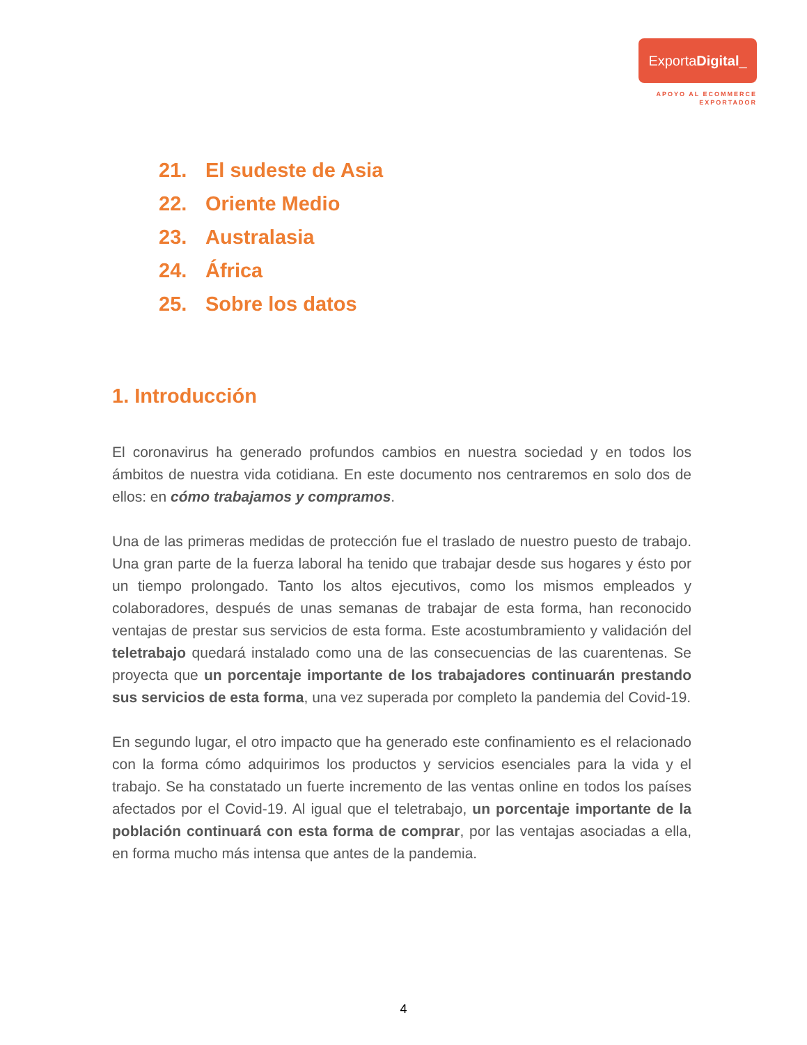ExportaDigital_
APOYO AL ECOMMERCE
EXPORTADOR
21. El sudeste de Asia
22. Oriente Medio
23. Australasia
24. África
25. Sobre los datos
1. Introducción
El coronavirus ha generado profundos cambios en nuestra sociedad y en todos los ámbitos de nuestra vida cotidiana. En este documento nos centraremos en solo dos de ellos: en cómo trabajamos y compramos.
Una de las primeras medidas de protección fue el traslado de nuestro puesto de trabajo. Una gran parte de la fuerza laboral ha tenido que trabajar desde sus hogares y ésto por un tiempo prolongado. Tanto los altos ejecutivos, como los mismos empleados y colaboradores, después de unas semanas de trabajar de esta forma, han reconocido ventajas de prestar sus servicios de esta forma. Este acostumbramiento y validación del teletrabajo quedará instalado como una de las consecuencias de las cuarentenas. Se proyecta que un porcentaje importante de los trabajadores continuarán prestando sus servicios de esta forma, una vez superada por completo la pandemia del Covid-19.
En segundo lugar, el otro impacto que ha generado este confinamiento es el relacionado con la forma cómo adquirimos los productos y servicios esenciales para la vida y el trabajo. Se ha constatado un fuerte incremento de las ventas online en todos los países afectados por el Covid-19. Al igual que el teletrabajo, un porcentaje importante de la población continuará con esta forma de comprar, por las ventajas asociadas a ella, en forma mucho más intensa que antes de la pandemia.
4